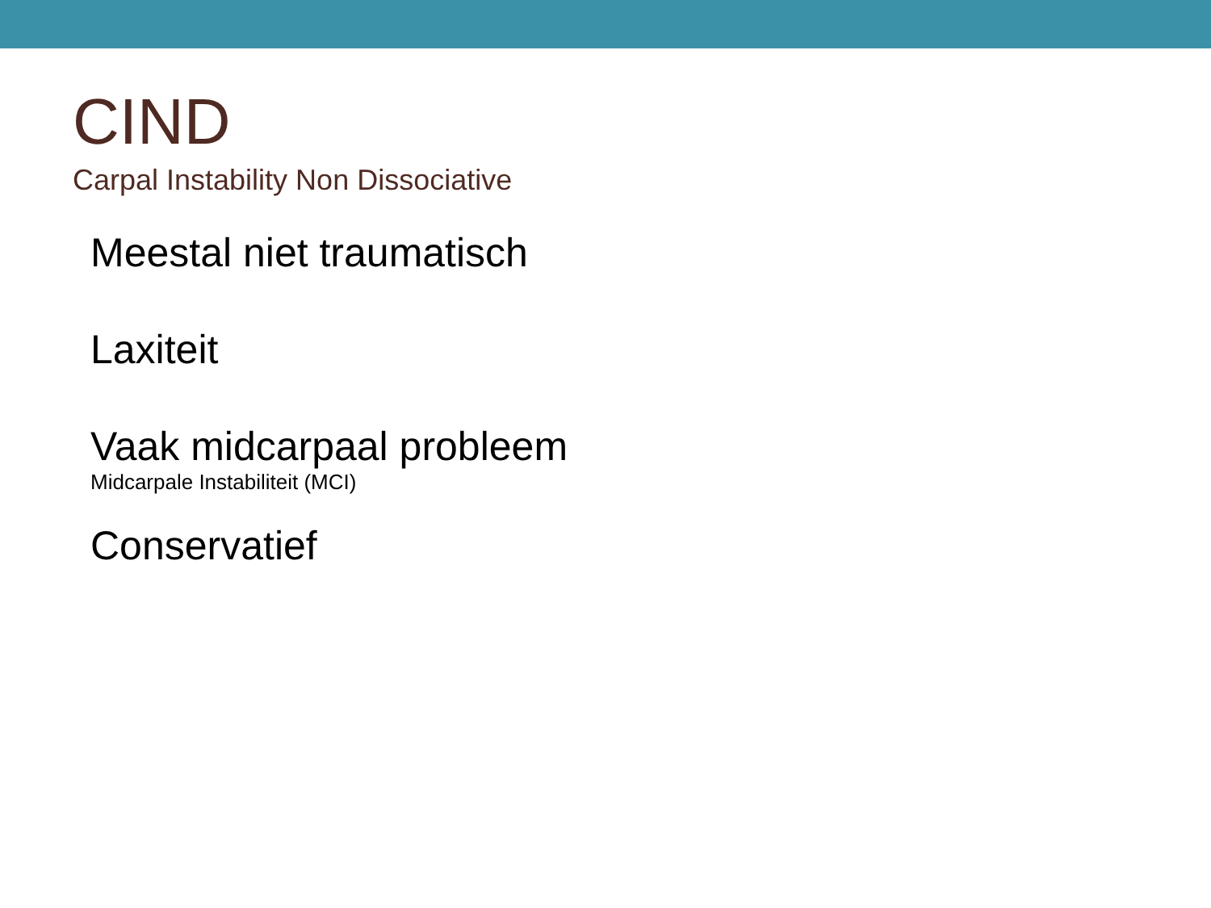CIND
Carpal Instability Non Dissociative
Meestal niet traumatisch
Laxiteit
Vaak midcarpaal probleem
Midcarpale Instabiliteit (MCI)
Conservatief